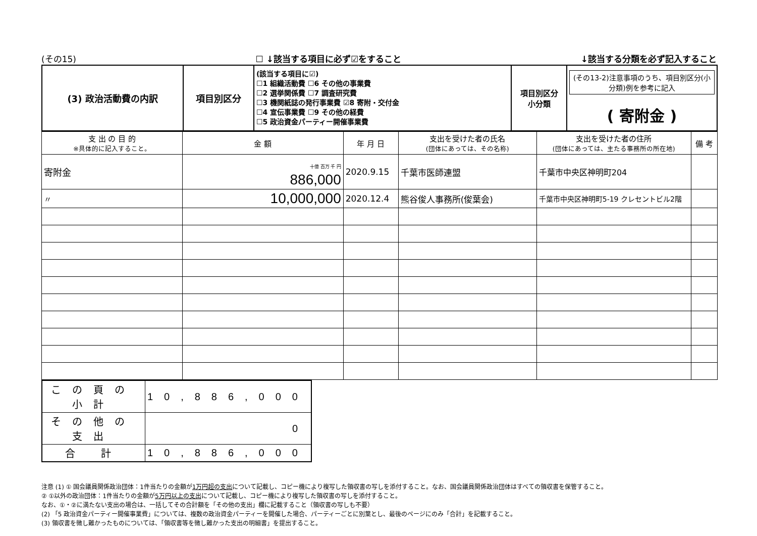(その15) ☐ ↓該当する項目に必ず☑をすること ↓該当する分類を必ず記入すること
| (3) 政治活動費の内訳 | 項目別区分 | (該当する項目に☑) ☐1 組織活動費 ☐6 その他の事業費 ☐2 選挙関係費 ☐7 調査研究費 ☐3 機関紙誌の発行事業費 ☑8 寄附・交付金 ☐4 宣伝事業費 ☐9 その他の経費 ☐5 政治資金パーティー開催事業費 | 項目別区分 小分類 | (その13-2)注意事項のうち、項目別区分(小分類)例を参考に記入 ( 寄附金 ) |
| 支 出 の 目 的 ※具体的に記入すること。 | 金 額 | 年 月 日 | 支出を受けた者の氏名 (団体にあっては、その名称) | 支出を受けた者の住所 (団体にあっては、主たる事務所の所在地) | 備 考 |
| --- | --- | --- | --- | --- | --- |
| 寄附金 | 十億 百万 千 円 886,000 | 2020.9.15 | 千葉市医師連盟 | 千葉市中央区神明町204 | |
| 〃 | 10,000,000 | 2020.12.4 | 熊谷俊人事務所(俊葉会) | 千葉市中央区神明町5-19 クレセントビル2階 | |
| この頁の小計 | 10,886,000 |
| その他の支出 | 0 |
| 合 計 | 10,886,000 |
注意 (1) ① 国会議員関係政治団体：1件当たりの金額が1万円超の支出について記載し、コピー機により複写した領収書の写しを添付すること。なお、国会議員関係政治団体はすべての領収書を保管すること。
② ①以外の政治団体：1件当たりの金額が5万円以上の支出について記載し、コピー機により複写した領収書の写しを添付すること。
なお、①・②に満たない支出の場合は、一括してその合計額を「その他の支出」欄に記載すること（領収書の写しも不要）
(2) 「5 政治資金パーティー開催事業費」については、複数の政治資金パーティーを開催した場合、パーティーごとに別葉とし、最後のページにのみ「合計」を記載すること。
(3) 領収書を徴し難かったものについては、「領収書等を徴し難かった支出の明細書」を提出すること。